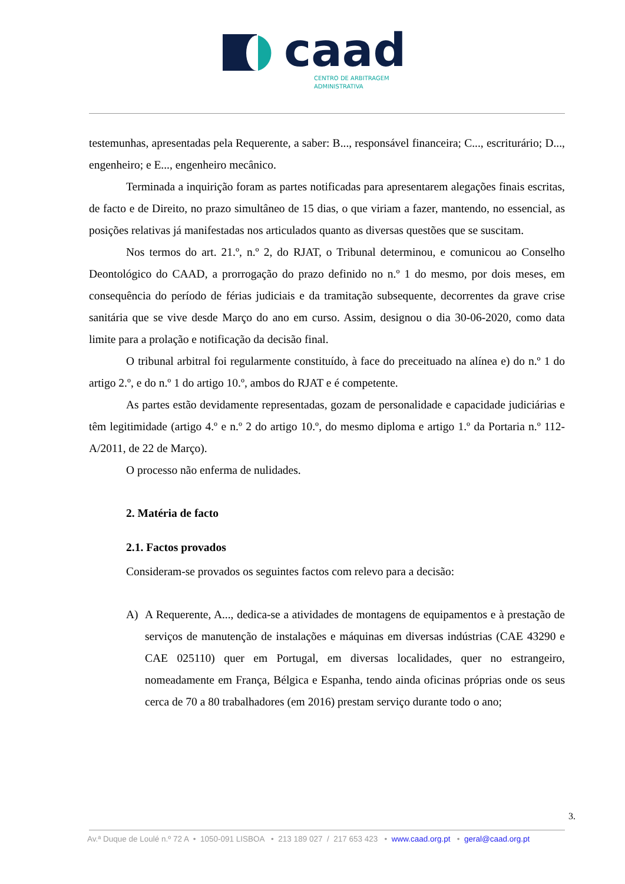caad
CENTRO DE ARBITRAGEM
ADMINISTRATIVA
testemunhas, apresentadas pela Requerente, a saber: B..., responsável financeira; C..., escriturário; D..., engenheiro; e E..., engenheiro mecânico.
Terminada a inquirição foram as partes notificadas para apresentarem alegações finais escritas, de facto e de Direito, no prazo simultâneo de 15 dias, o que viriam a fazer, mantendo, no essencial, as posições relativas já manifestadas nos articulados quanto as diversas questões que se suscitam.
Nos termos do art. 21.º, n.º 2, do RJAT, o Tribunal determinou, e comunicou ao Conselho Deontológico do CAAD, a prorrogação do prazo definido no n.º 1 do mesmo, por dois meses, em consequência do período de férias judiciais e da tramitação subsequente, decorrentes da grave crise sanitária que se vive desde Março do ano em curso. Assim, designou o dia 30-06-2020, como data limite para a prolação e notificação da decisão final.
O tribunal arbitral foi regularmente constituído, à face do preceituado na alínea e) do n.º 1 do artigo 2.º, e do n.º 1 do artigo 10.º, ambos do RJAT e é competente.
As partes estão devidamente representadas, gozam de personalidade e capacidade judiciárias e têm legitimidade (artigo 4.º e n.º 2 do artigo 10.º, do mesmo diploma e artigo 1.º da Portaria n.º 112-A/2011, de 22 de Março).
O processo não enferma de nulidades.
2. Matéria de facto
2.1. Factos provados
Consideram-se provados os seguintes factos com relevo para a decisão:
A) A Requerente, A..., dedica-se a atividades de montagens de equipamentos e à prestação de serviços de manutenção de instalações e máquinas em diversas indústrias (CAE 43290 e CAE 025110) quer em Portugal, em diversas localidades, quer no estrangeiro, nomeadamente em França, Bélgica e Espanha, tendo ainda oficinas próprias onde os seus cerca de 70 a 80 trabalhadores (em 2016) prestam serviço durante todo o ano;
3.
Av.ª Duque de Loulé n.º 72 A • 1050-091 LISBOA • 213 189 027 / 217 653 423 • www.caad.org.pt • geral@caad.org.pt